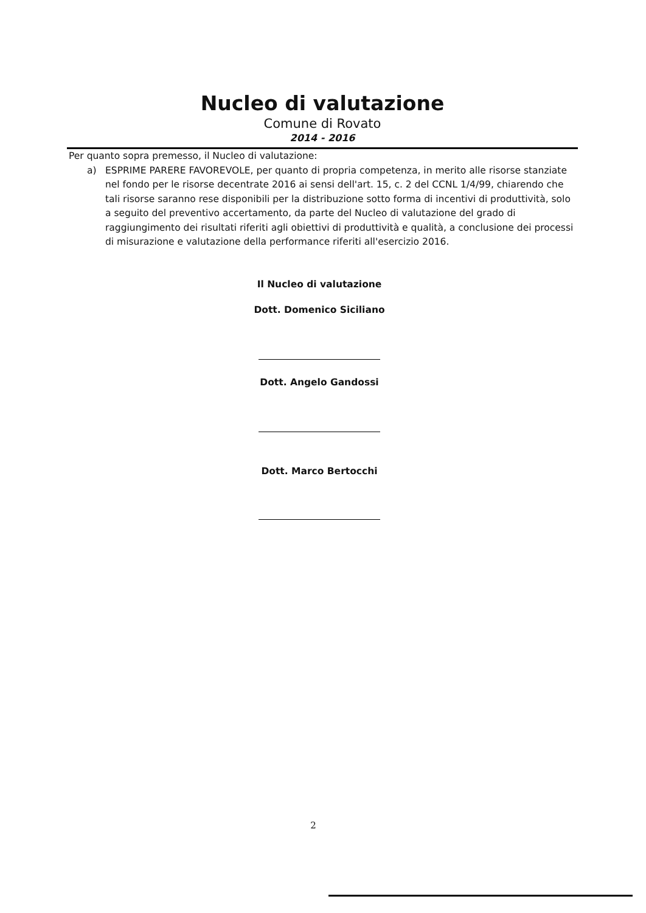Nucleo di valutazione
Comune di Rovato
2014 - 2016
Per quanto sopra premesso, il Nucleo di valutazione:
a) ESPRIME PARERE FAVOREVOLE, per quanto di propria competenza, in merito alle risorse stanziate nel fondo per le risorse decentrate 2016 ai sensi dell'art. 15, c. 2 del CCNL 1/4/99, chiarendo che tali risorse saranno rese disponibili per la distribuzione sotto forma di incentivi di produttività, solo a seguito del preventivo accertamento, da parte del Nucleo di valutazione del grado di raggiungimento dei risultati riferiti agli obiettivi di produttività e qualità, a conclusione dei processi di misurazione e valutazione della performance riferiti all'esercizio 2016.
Il Nucleo di valutazione
Dott. Domenico Siciliano
Dott. Angelo Gandossi
Dott. Marco Bertocchi
2